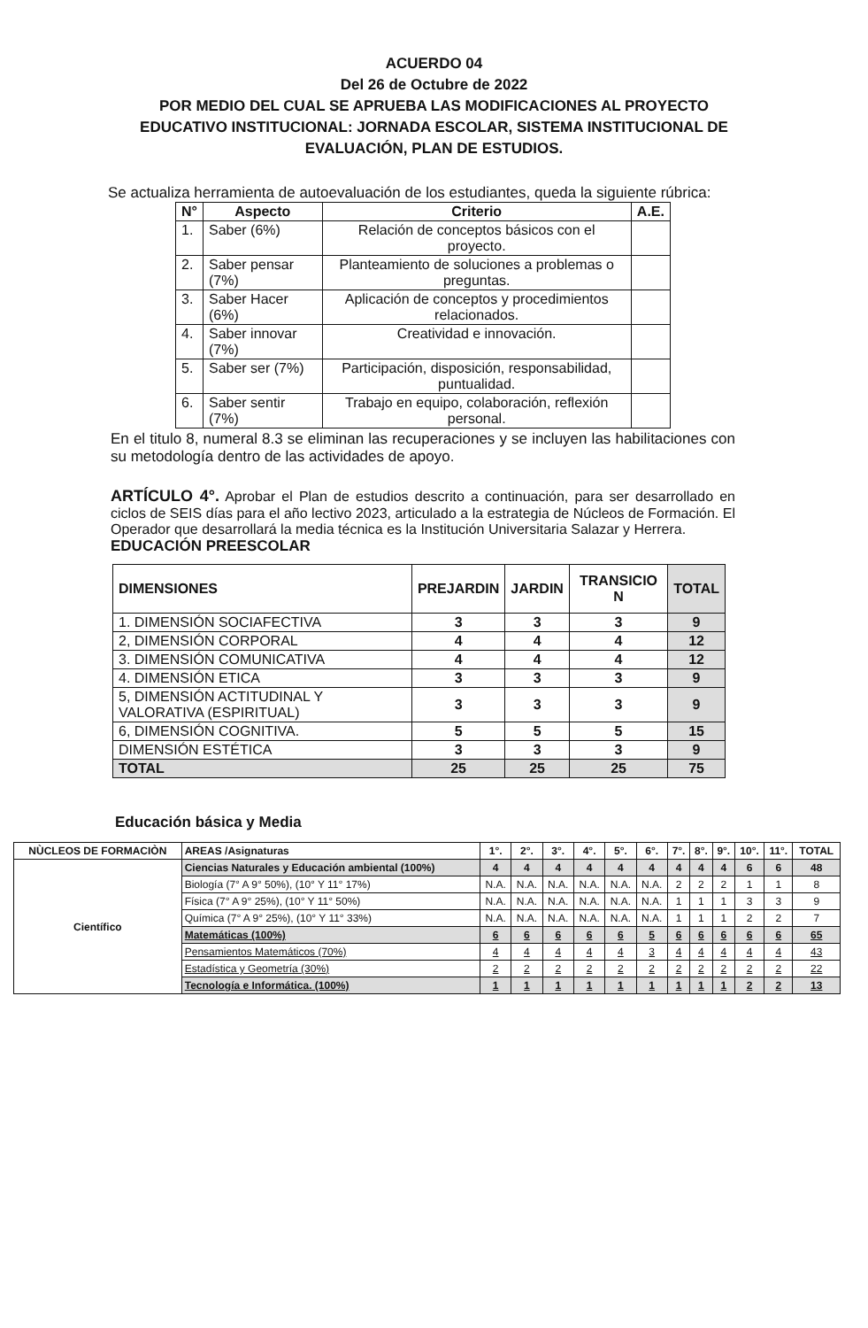ACUERDO 04
Del 26 de Octubre de 2022
POR MEDIO DEL CUAL SE APRUEBA LAS MODIFICACIONES AL PROYECTO EDUCATIVO INSTITUCIONAL: JORNADA ESCOLAR, SISTEMA INSTITUCIONAL DE EVALUACIÓN, PLAN DE ESTUDIOS.
Se actualiza herramienta de autoevaluación de los estudiantes, queda la siguiente rúbrica:
| N° | Aspecto | Criterio | A.E. |
| --- | --- | --- | --- |
| 1. | Saber (6%) | Relación de conceptos básicos con el proyecto. | |
| 2. | Saber pensar (7%) | Planteamiento de soluciones a problemas o preguntas. | |
| 3. | Saber Hacer (6%) | Aplicación de conceptos y procedimientos relacionados. | |
| 4. | Saber innovar (7%) | Creatividad e innovación. | |
| 5. | Saber ser (7%) | Participación, disposición, responsabilidad, puntualidad. | |
| 6. | Saber sentir (7%) | Trabajo en equipo, colaboración, reflexión personal. | |
En el titulo 8, numeral 8.3 se eliminan las recuperaciones y se incluyen las habilitaciones con su metodología dentro de las actividades de apoyo.
ARTÍCULO 4°. Aprobar el Plan de estudios descrito a continuación, para ser desarrollado en ciclos de SEIS días para el año lectivo 2023, articulado a la estrategia de Núcleos de Formación. El Operador que desarrollará la media técnica es la Institución Universitaria Salazar y Herrera.
EDUCACIÓN PREESCOLAR
| DIMENSIONES | PREJARDIN | JARDIN | TRANSICIO N | TOTAL |
| --- | --- | --- | --- | --- |
| 1. DIMENSIÓN SOCIAFECTIVA | 3 | 3 | 3 | 9 |
| 2, DIMENSIÓN CORPORAL | 4 | 4 | 4 | 12 |
| 3. DIMENSIÓN COMUNICATIVA | 4 | 4 | 4 | 12 |
| 4. DIMENSIÓN ETICA | 3 | 3 | 3 | 9 |
| 5, DIMENSIÓN ACTITUDINAL Y VALORATIVA (ESPIRITUAL) | 3 | 3 | 3 | 9 |
| 6, DIMENSIÓN COGNITIVA. | 5 | 5 | 5 | 15 |
| DIMENSIÓN ESTÉTICA | 3 | 3 | 3 | 9 |
| TOTAL | 25 | 25 | 25 | 75 |
Educación básica y Media
| NÙCLEOS DE FORMACIÒN | AREAS /Asignaturas | 1°. | 2°. | 3°. | 4°. | 5°. | 6°. | 7°. | 8°. | 9°. | 10°. | 11°. | TOTAL |
| --- | --- | --- | --- | --- | --- | --- | --- | --- | --- | --- | --- | --- | --- |
| Científico | Ciencias Naturales y Educación ambiental (100%) | 4 | 4 | 4 | 4 | 4 | 4 | 4 | 4 | 4 | 6 | 6 | 48 |
| | Biología (7° A 9° 50%), (10° Y 11° 17%) | N.A. | N.A. | N.A. | N.A. | N.A. | N.A. | 2 | 2 | 2 | 1 | 1 | 8 |
| | Física (7° A 9° 25%), (10° Y 11° 50%) | N.A. | N.A. | N.A. | N.A. | N.A. | N.A. | 1 | 1 | 1 | 3 | 3 | 9 |
| | Química (7° A 9° 25%), (10° Y 11° 33%) | N.A. | N.A. | N.A. | N.A. | N.A. | N.A. | 1 | 1 | 1 | 2 | 2 | 7 |
| | Matemáticas (100%) | 6 | 6 | 6 | 6 | 6 | 5 | 6 | 6 | 6 | 6 | 6 | 65 |
| | Pensamientos Matemáticos (70%) | 4 | 4 | 4 | 4 | 4 | 3 | 4 | 4 | 4 | 4 | 4 | 43 |
| | Estadística y Geometría (30%) | 2 | 2 | 2 | 2 | 2 | 2 | 2 | 2 | 2 | 2 | 2 | 22 |
| | Tecnología e Informática. (100%) | 1 | 1 | 1 | 1 | 1 | 1 | 1 | 1 | 1 | 2 | 2 | 13 |